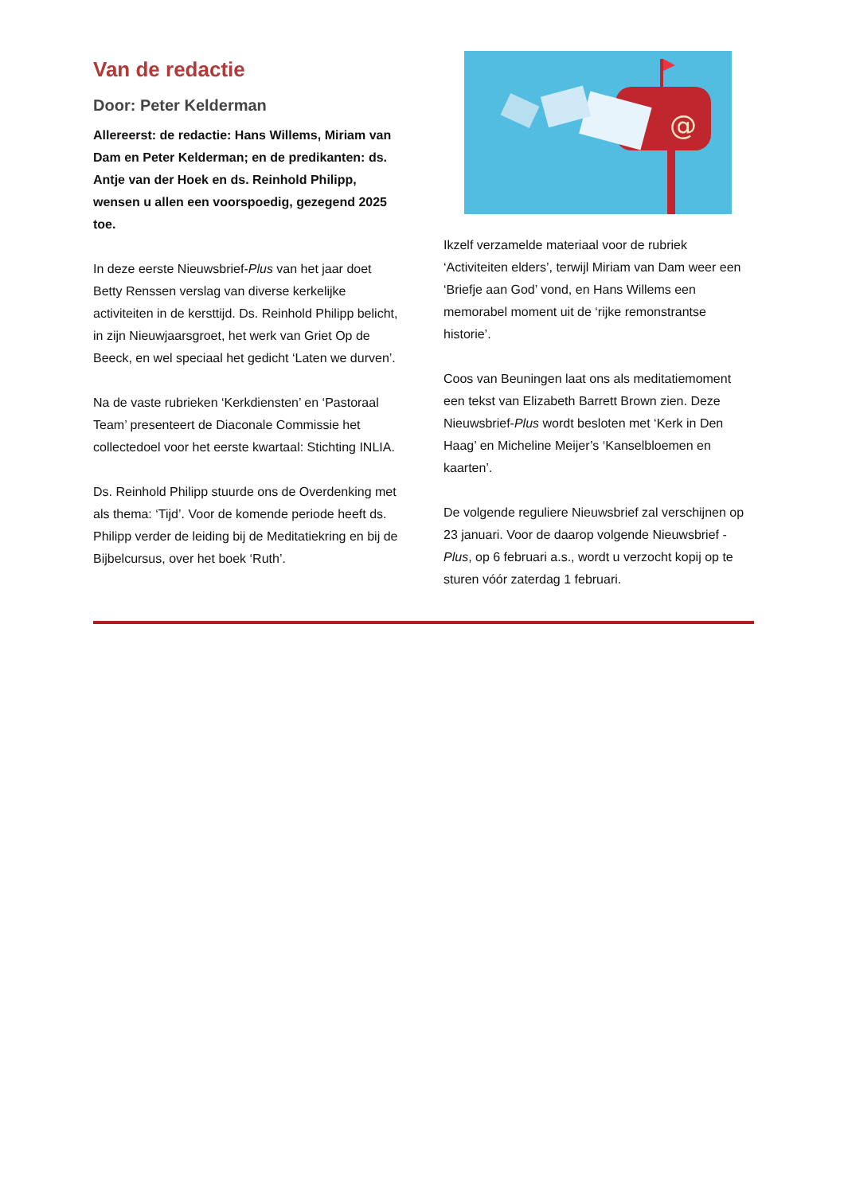Van de redactie
Door: Peter Kelderman
Allereerst: de redactie: Hans Willems, Miriam van Dam en Peter Kelderman; en de predikanten: ds. Antje van der Hoek en ds. Reinhold Philipp, wensen u allen een voorspoedig, gezegend 2025 toe.
In deze eerste Nieuwsbrief-Plus van het jaar doet Betty Renssen verslag van diverse kerkelijke activiteiten in de kersttijd. Ds. Reinhold Philipp belicht, in zijn Nieuwjaarsgroet, het werk van Griet Op de Beeck, en wel speciaal het gedicht ‘Laten we durven’.
Na de vaste rubrieken ‘Kerkdiensten’ en ‘Pastoraal Team’ presenteert de Diaconale Commissie het collectedoel voor het eerste kwartaal: Stichting INLIA.
Ds. Reinhold Philipp stuurde ons de Overdenking met als thema: ‘Tijd’. Voor de komende periode heeft ds. Philipp verder de leiding bij de Meditatiekring en bij de Bijbelcursus, over het boek ‘Ruth’.
@
Ikzelf verzamelde materiaal voor de rubriek ‘Activiteiten elders’, terwijl Miriam van Dam weer een ‘Briefje aan God’ vond, en Hans Willems een memorabel moment uit de ‘rijke remonstrantse historie’.
Coos van Beuningen laat ons als meditatiemoment een tekst van Elizabeth Barrett Brown zien. Deze Nieuwsbrief-Plus wordt besloten met ‘Kerk in Den Haag’ en Micheline Meijer’s ‘Kanselbloemen en kaarten’.
De volgende reguliere Nieuwsbrief zal verschijnen op 23 januari. Voor de daarop volgende Nieuwsbrief -Plus, op 6 februari a.s., wordt u verzocht kopij op te sturen vóór zaterdag 1 februari.